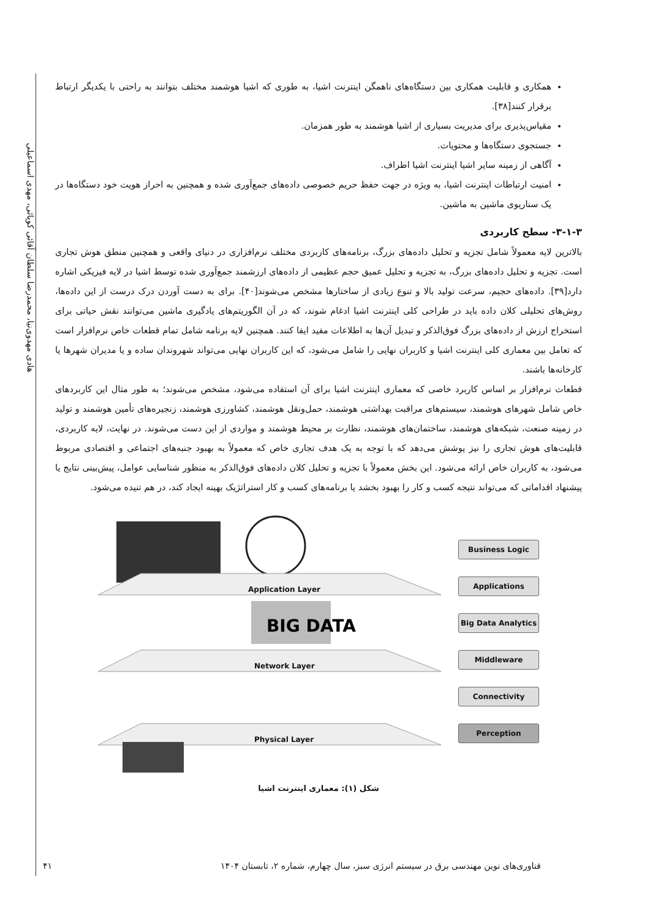هادی مهدوی‌نیا، محمدرضا سلطان آقائی کوپائی، مهدی اسماعیلی
همکاری و قابلیت همکاری بین دستگاه‌های ناهمگن اینترنت اشیا، به طوری که اشیا هوشمند مختلف بتوانند به راحتی با یکدیگر ارتباط برقرار کنند[۳۸].
مقیاس‌پذیری برای مدیریت بسیاری از اشیا هوشمند به طور همزمان.
جستجوی دستگاه‌ها و محتویات.
آگاهی از زمینه سایر اشیا اینترنت اشیا اطراف.
امنیت ارتباطات اینترنت اشیا، به ویژه در جهت حفظ حریم خصوصی داده‌های جمع‌آوری شده و همچنین به احراز هویت خود دستگاه‌ها در یک سناریوی ماشین به ماشین.
۳-۱-۳- سطح کاربردی
بالاترین لایه معمولاً شامل تجزیه و تحلیل داده‌های بزرگ، برنامه‌های کاربردی مختلف نرم‌افزاری در دنیای واقعی و همچنین منطق هوش تجاری است. تجزیه و تحلیل داده‌های بزرگ، به تجزیه و تحلیل عمیق حجم عظیمی از داده‌های ارزشمند جمع‌آوری شده توسط اشیا در لایه فیزیکی اشاره دارد[۳۹]. داده‌های حجیم، سرعت تولید بالا و تنوع زیادی از ساختارها مشخص می‌شوند[۴۰]. برای به دست آوردن درک درست از این داده‌ها، روش‌های تحلیلی کلان داده باید در طراحی کلی اینترنت اشیا ادغام شوند، که در آن الگوریتم‌های یادگیری ماشین می‌توانند نقش حیاتی برای استخراج ارزش از داده‌های بزرگ فوق‌الذکر و تبدیل آن‌ها به اطلاعات مفید ایفا کنند. همچنین لایه برنامه شامل تمام قطعات خاص نرم‌افزار است که تعامل بین معماری کلی اینترنت اشیا و کاربران نهایی را شامل می‌شود، که این کاربران نهایی می‌تواند شهروندان ساده و یا مدیران شهرها یا کارخانه‌ها باشند.
قطعات نرم‌افزار بر اساس کاربرد خاصی که معماری اینترنت اشیا برای آن استفاده می‌شود، مشخص می‌شوند؛ به طور مثال این کاربردهای خاص شامل شهرهای هوشمند، سیستم‌های مراقبت بهداشتی هوشمند، حمل‌ونقل هوشمند، کشاورزی هوشمند، زنجیره‌های تأمین هوشمند و تولید در زمینه صنعت، شبکه‌های هوشمند، ساختمان‌های هوشمند، نظارت بر محیط هوشمند و مواردی از این دست می‌شوند. در نهایت، لایه کاربردی، قابلیت‌های هوش تجاری را نیز پوشش می‌دهد که با توجه به یک هدف تجاری خاص که معمولاً به بهبود جنبه‌های اجتماعی و اقتصادی مربوط می‌شود، به کاربران خاص ارائه می‌شود. این بخش معمولاً با تجزیه و تحلیل کلان داده‌های فوق‌الذکر به منظور شناسایی عوامل، پیش‌بینی نتایج یا پیشنهاد اقداماتی که می‌تواند نتیجه کسب و کار را بهبود بخشد یا برنامه‌های کسب و کار استراتژیک بهینه ایجاد کند، در هم تنیده می‌شود.
BIG DATA
Application Layer
Network Layer
Physical Layer
Business Logic
Applications
Big Data Analytics
Middleware
Connectivity
Perception
شکل (۱): معماری اینترنت اشیا
۴۱
فناوری‌های نوین مهندسی برق در سیستم انرژی سبز، سال چهارم، شماره ۲، تابستان ۱۴۰۴